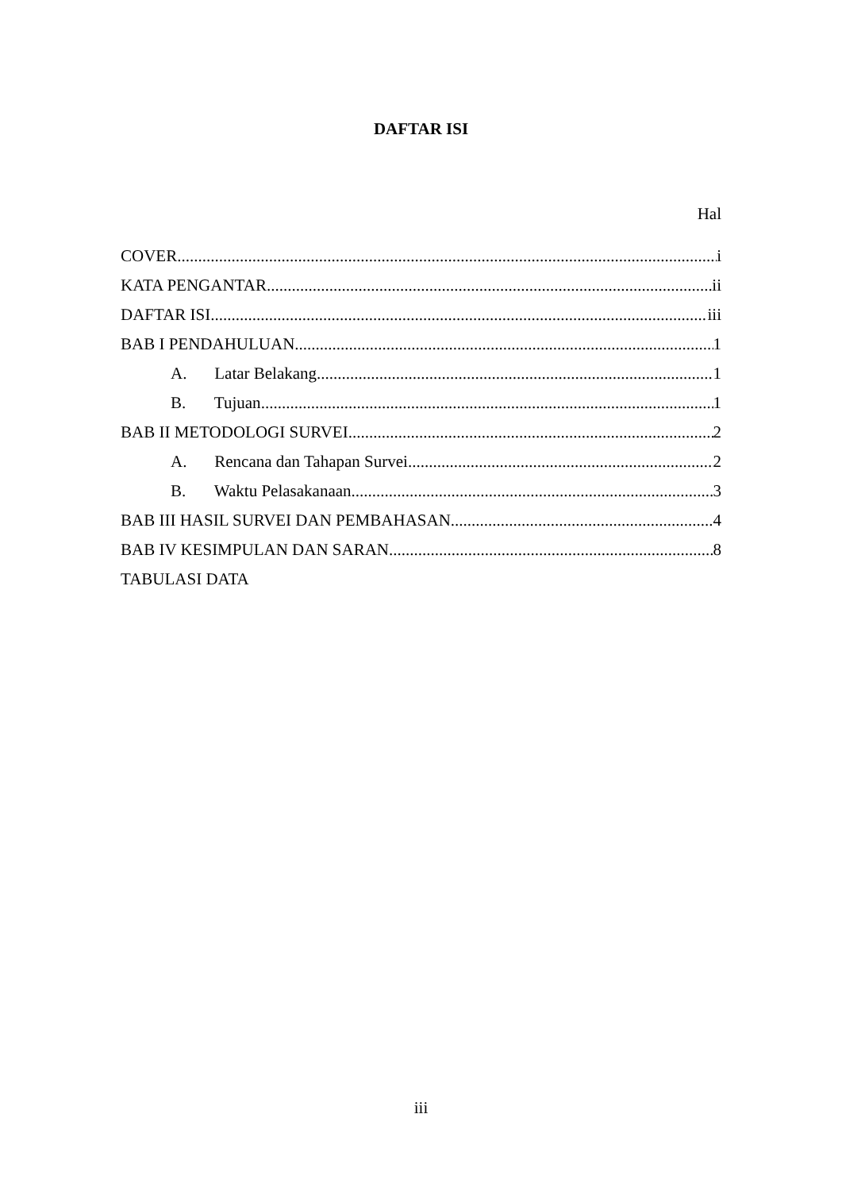DAFTAR ISI
Hal
COVER i
KATA PENGANTAR ii
DAFTAR ISI iii
BAB I PENDAHULUAN 1
A. Latar Belakang 1
B. Tujuan 1
BAB II METODOLOGI SURVEI 2
A. Rencana dan Tahapan Survei 2
B. Waktu Pelasakanaan 3
BAB III HASIL SURVEI DAN PEMBAHASAN 4
BAB IV KESIMPULAN DAN SARAN 8
TABULASI DATA
iii